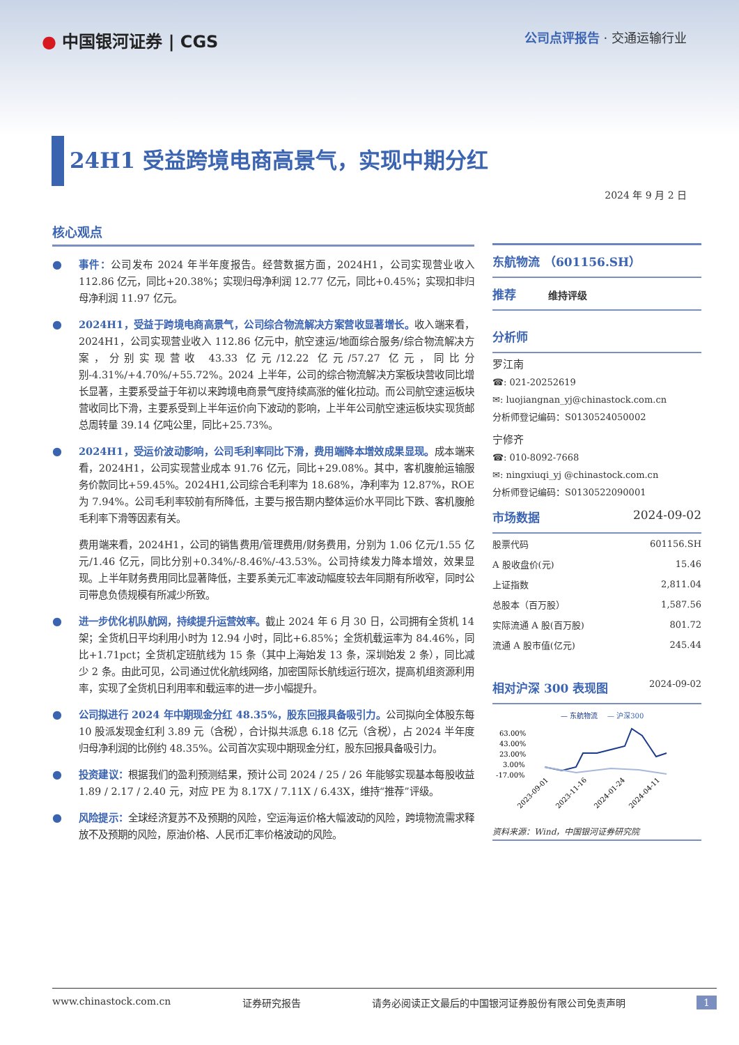● 中国银河证券 | CGS
公司点评报告 · 交通运输行业
24H1 受益跨境电商高景气，实现中期分红
2024 年 9 月 2 日
核心观点
● 事件：公司发布 2024 年半年度报告。经营数据方面，2024H1，公司实现营业收入 112.86 亿元，同比+20.38%；实现归母净利润 12.77 亿元，同比+0.45%；实现扣非归母净利润 11.97 亿元。
● 2024H1，受益于跨境电商高景气，公司综合物流解决方案营收显著增长。收入端来看，2024H1，公司实现营业收入 112.86 亿元中，航空速运/地面综合服务/综合物流解决方案，分别实现营收 43.33 亿元/12.22 亿元/57.27 亿元，同比分别-4.31%/+4.70%/+55.72%。2024 上半年，公司的综合物流解决方案板块营收同比增长显著，主要系受益于年初以来跨境电商景气度持续高涨的催化拉动。而公司航空速运板块营收同比下滑，主要系受到上半年运价向下波动的影响，上半年公司航空速运板块实现货邮总周转量 39.14 亿吨公里，同比+25.73%。
● 2024H1，受运价波动影响，公司毛利率同比下滑，费用端降本增效成果显现。成本端来看，2024H1，公司实现营业成本 91.76 亿元，同比+29.08%。其中，客机腹舱运输服务价款同比+59.45%。2024H1,公司综合毛利率为 18.68%，净利率为 12.87%，ROE 为 7.94%。公司毛利率较前有所降低，主要与报告期内整体运价水平同比下跌、客机腹舱毛利率下滑等因素有关。
费用端来看，2024H1，公司的销售费用/管理费用/财务费用，分别为 1.06 亿元/1.55 亿元/1.46 亿元，同比分别+0.34%/-8.46%/-43.53%。公司持续发力降本增效，效果显现。上半年财务费用同比显著降低，主要系美元汇率波动幅度较去年同期有所收窄，同时公司带息负债规模有所减少所致。
● 进一步优化机队航网，持续提升运营效率。截止 2024 年 6 月 30 日，公司拥有全货机 14 架；全货机日平均利用小时为 12.94 小时，同比+6.85%；全货机载运率为 84.46%，同比+1.71pct；全货机定班航线为 15 条（其中上海始发 13 条，深圳始发 2 条），同比减少 2 条。由此可见，公司通过优化航线网络，加密国际长航线运行班次，提高机组资源利用率，实现了全货机日利用率和载运率的进一步小幅提升。
● 公司拟进行 2024 年中期现金分红 48.35%，股东回报具备吸引力。公司拟向全体股东每 10 股派发现金红利 3.89 元（含税），合计拟共派息 6.18 亿元（含税），占 2024 半年度归母净利润的比例约 48.35%。公司首次实现中期现金分红，股东回报具备吸引力。
● 投资建议：根据我们的盈利预测结果，预计公司 2024 / 25 / 26 年能够实现基本每股收益 1.89 / 2.17 / 2.40 元，对应 PE 为 8.17X / 7.11X / 6.43X，维持“推荐”评级。
● 风险提示：全球经济复苏不及预期的风险，空运海运价格大幅波动的风险，跨境物流需求释放不及预期的风险，原油价格、人民币汇率价格波动的风险。
东航物流 （601156.SH）
推荐 维持评级
分析师
罗江南
☎: 021-20252619
✉: luojiangnan_yj@chinastock.com.cn
分析师登记编码：S0130524050002
宁修齐
☎: 010-8092-7668
✉: ningxiuqi_yj @chinastock.com.cn
分析师登记编码：S0130522090001
市场数据 2024-09-02
| 股票代码 | 601156.SH |
| A 股收盘价(元) | 15.46 |
| 上证指数 | 2,811.04 |
| 总股本（百万股） | 1,587.56 |
| 实际流通 A 股(百万股) | 801.72 |
| 流通 A 股市值(亿元) | 245.44 |
相对沪深 300 表现图 2024-09-02
— 东航物流
— 沪深300
63.00%
43.00%
23.00%
3.00%
-17.00%
2023-09-01
2023-11-16
2024-01-24
2024-04-11
资料来源：Wind，中国银河证券研究院
www.chinastock.com.cn 证券研究报告 请务必阅读正文最后的中国银河证券股份有限公司免责声明 1